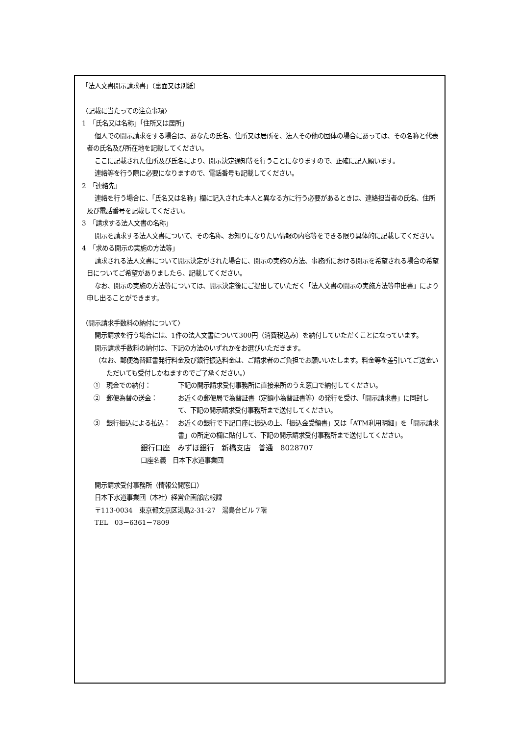「法人文書開示請求書」（裏面又は別紙）
〈記載に当たっての注意事項〉
1　「氏名又は名称」「住所又は居所」
個人での開示請求をする場合は、あなたの氏名、住所又は居所を、法人その他の団体の場合にあっては、その名称と代表者の氏名及び所在地を記載してください。
ここに記載された住所及び氏名により、開示決定通知等を行うことになりますので、正確に記入願います。
連絡等を行う際に必要になりますので、電話番号も記載してください。
2　「連絡先」
連絡を行う場合に、「氏名又は名称」欄に記入された本人と異なる方に行う必要があるときは、連絡担当者の氏名、住所及び電話番号を記載してください。
3　「請求する法人文書の名称」
開示を請求する法人文書について、その名称、お知りになりたい情報の内容等をできる限り具体的に記載してください。
4　「求める開示の実施の方法等」
請求される法人文書について開示決定がされた場合に、開示の実施の方法、事務所における開示を希望される場合の希望日についてご希望がありましたら、記載してください。
なお、開示の実施の方法等については、開示決定後にご提出していただく「法人文書の開示の実施方法等申出書」により申し出ることができます。
〈開示請求手数料の納付について〉
開示請求を行う場合には、1件の法人文書について300円（消費税込み）を納付していただくことになっています。
開示請求手数料の納付は、下記の方法のいずれかをお選びいただきます。
（なお、郵便為替証書発行料金及び銀行振込料金は、ご請求者のご負担でお願いいたします。料金等を差引いてご送金いただいても受付しかねますのでご了承ください。）
①　現金での納付： 下記の開示請求受付事務所に直接来所のうえ窓口で納付してください。
②　郵便為替の送金： お近くの郵便局で為替証書（定額小為替証書等）の発行を受け、「開示請求書」に同封して、下記の開示請求受付事務所まで送付してください。
③　銀行振込による払込： お近くの銀行で下記口座に振込の上、「振込金受領書」又は「ATM利用明細」を「開示請求書」の所定の欄に貼付して、下記の開示請求受付事務所まで送付してください。
銀行口座　みずほ銀行　新橋支店　普通　8028707
口座名義　日本下水道事業団
開示請求受付事務所（情報公開窓口）
日本下水道事業団（本社）経営企画部広報課
〒113-0034　東京都文京区湯島2-31-27　湯島台ビル 7階
TEL　03－6361－7809